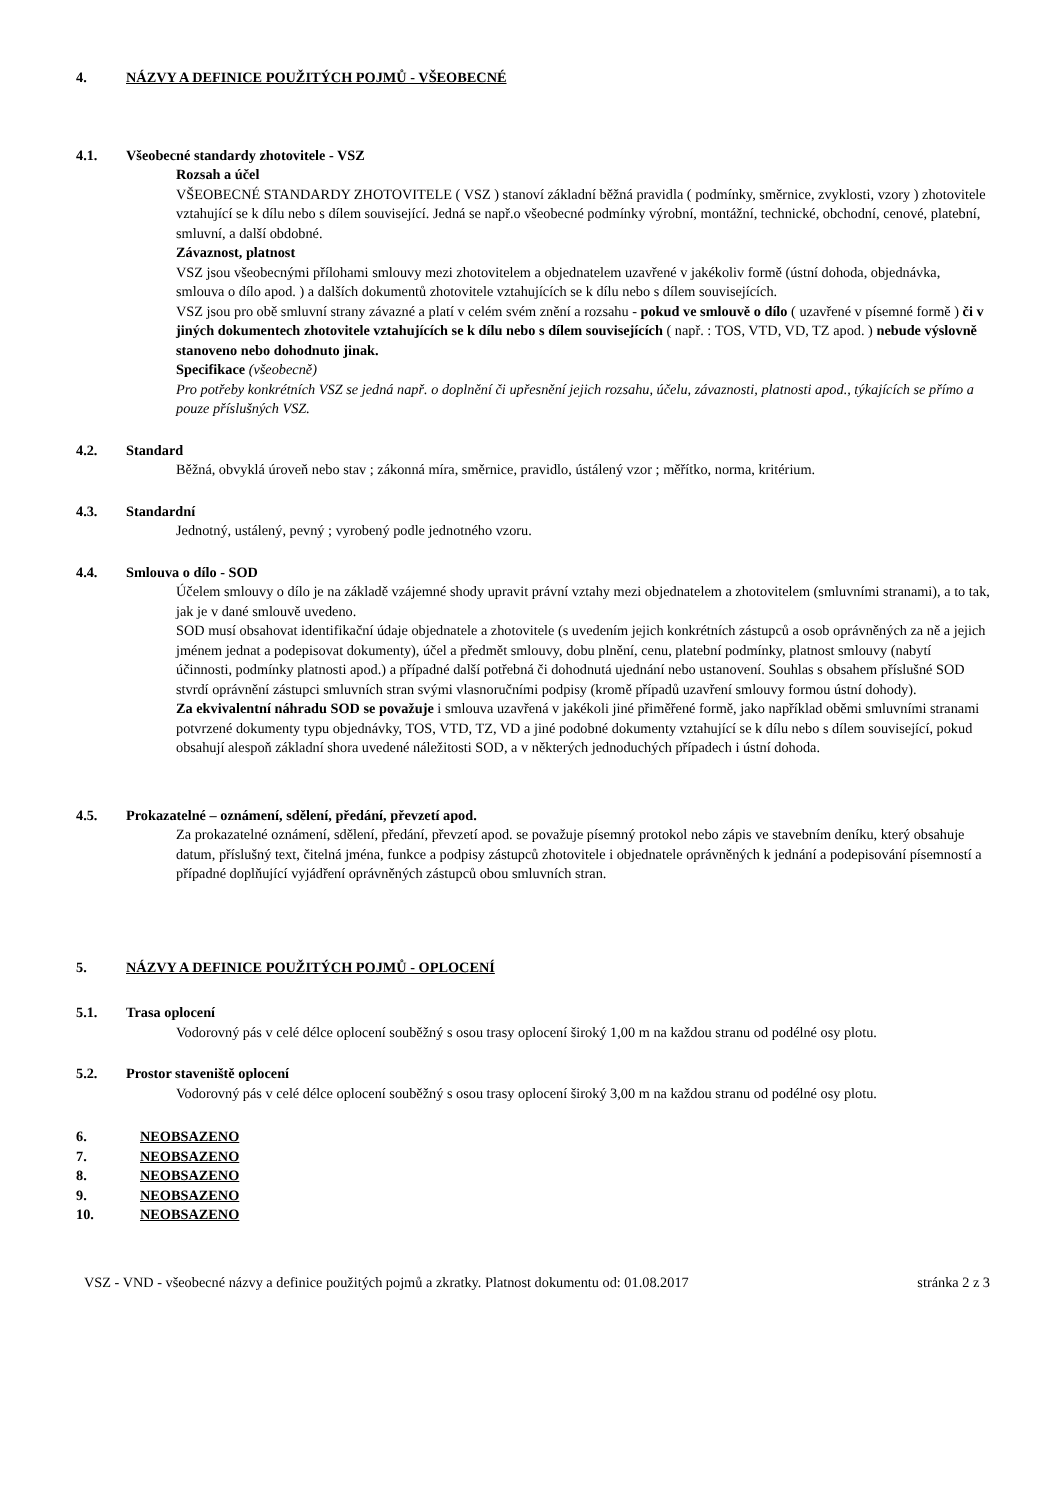4. NÁZVY A DEFINICE POUŽITÝCH POJMŮ - VŠEOBECNÉ
4.1. Všeobecné standardy zhotovitele - VSZ
Rozsah a účel
VŠEOBECNÉ STANDARDY ZHOTOVITELE ( VSZ ) stanoví základní běžná pravidla ( podmínky, směrnice, zvyklosti, vzory ) zhotovitele vztahující se k dílu nebo s dílem související. Jedná se např.o všeobecné podmínky výrobní, montážní, technické, obchodní, cenové, platební, smluvní, a další obdobné.
Závaznost, platnost
VSZ jsou všeobecnými přílohami smlouvy mezi zhotovitelem a objednatelem uzavřené v jakékoliv formě (ústní dohoda, objednávka, smlouva o dílo apod. ) a dalších dokumentů zhotovitele vztahujících se k dílu nebo s dílem souvisejících.
VSZ jsou pro obě smluvní strany závazné a platí v celém svém znění a rozsahu - pokud ve smlouvě o dílo ( uzavřené v písemné formě ) či v jiných dokumentech zhotovitele vztahujících se k dílu nebo s dílem souvisejících ( např. : TOS, VTD, VD, TZ apod. ) nebude výslovně stanoveno nebo dohodnuto jinak.
Specifikace (všeobecně)
Pro potřeby konkrétních VSZ se jedná např. o doplnění či upřesnění jejich rozsahu, účelu, závaznosti, platnosti apod., týkajících se přímo a pouze příslušných VSZ.
4.2. Standard
Běžná, obvyklá úroveň nebo stav ; zákonná míra, směrnice, pravidlo, ústálený vzor ; měřítko, norma, kritérium.
4.3. Standardní
Jednotný, ustálený, pevný ; vyrobený podle jednotného vzoru.
4.4. Smlouva o dílo - SOD
Účelem smlouvy o dílo je na základě vzájemné shody upravit právní vztahy mezi objednatelem a zhotovitelem (smluvními stranami), a to tak, jak je v dané smlouvě uvedeno.
SOD musí obsahovat identifikační údaje objednatele a zhotovitele (s uvedením jejich konkrétních zástupců a osob oprávněných za ně a jejich jménem jednat a podepisovat dokumenty), účel a předmět smlouvy, dobu plnění, cenu, platební podmínky, platnost smlouvy (nabytí účinnosti, podmínky platnosti apod.) a případné další potřebná či dohodnutá ujednání nebo ustanovení. Souhlas s obsahem příslušné SOD stvrdí oprávnění zástupci smluvních stran svými vlasnoručními podpisy (kromě případů uzavření smlouvy formou ústní dohody).
Za ekvivalentní náhradu SOD se považuje i smlouva uzavřená v jakékoli jiné přiměřené formě, jako například oběmi smluvními stranami potvrzené dokumenty typu objednávky, TOS, VTD, TZ, VD a jiné podobné dokumenty vztahující se k dílu nebo s dílem související, pokud obsahují alespoň základní shora uvedené náležitosti SOD, a v některých jednoduchých případech i ústní dohoda.
4.5. Prokazatelné – oznámení, sdělení, předání, převzetí apod.
Za prokazatelné oznámení, sdělení, předání, převzetí apod. se považuje písemný protokol nebo zápis ve stavebním deníku, který obsahuje datum, příslušný text, čitelná jména, funkce a podpisy zástupců zhotovitele i objednatele oprávněných k jednání a podepisování písemností a případné doplňující vyjádření oprávněných zástupců obou smluvních stran.
5. NÁZVY A DEFINICE POUŽITÝCH POJMŮ - OPLOCENÍ
5.1. Trasa oplocení
Vodorovný pás v celé délce oplocení souběžný s osou trasy oplocení široký 1,00 m na každou stranu od podélné osy plotu.
5.2. Prostor staveniště oplocení
Vodorovný pás v celé délce oplocení souběžný s osou trasy oplocení široký 3,00 m na každou stranu od podélné osy plotu.
6. NEOBSAZENO
7. NEOBSAZENO
8. NEOBSAZENO
9. NEOBSAZENO
10. NEOBSAZENO
VSZ - VND - všeobecné názvy a definice použitých pojmů a zkratky. Platnost dokumentu od: 01.08.2017 stránka 2 z 3